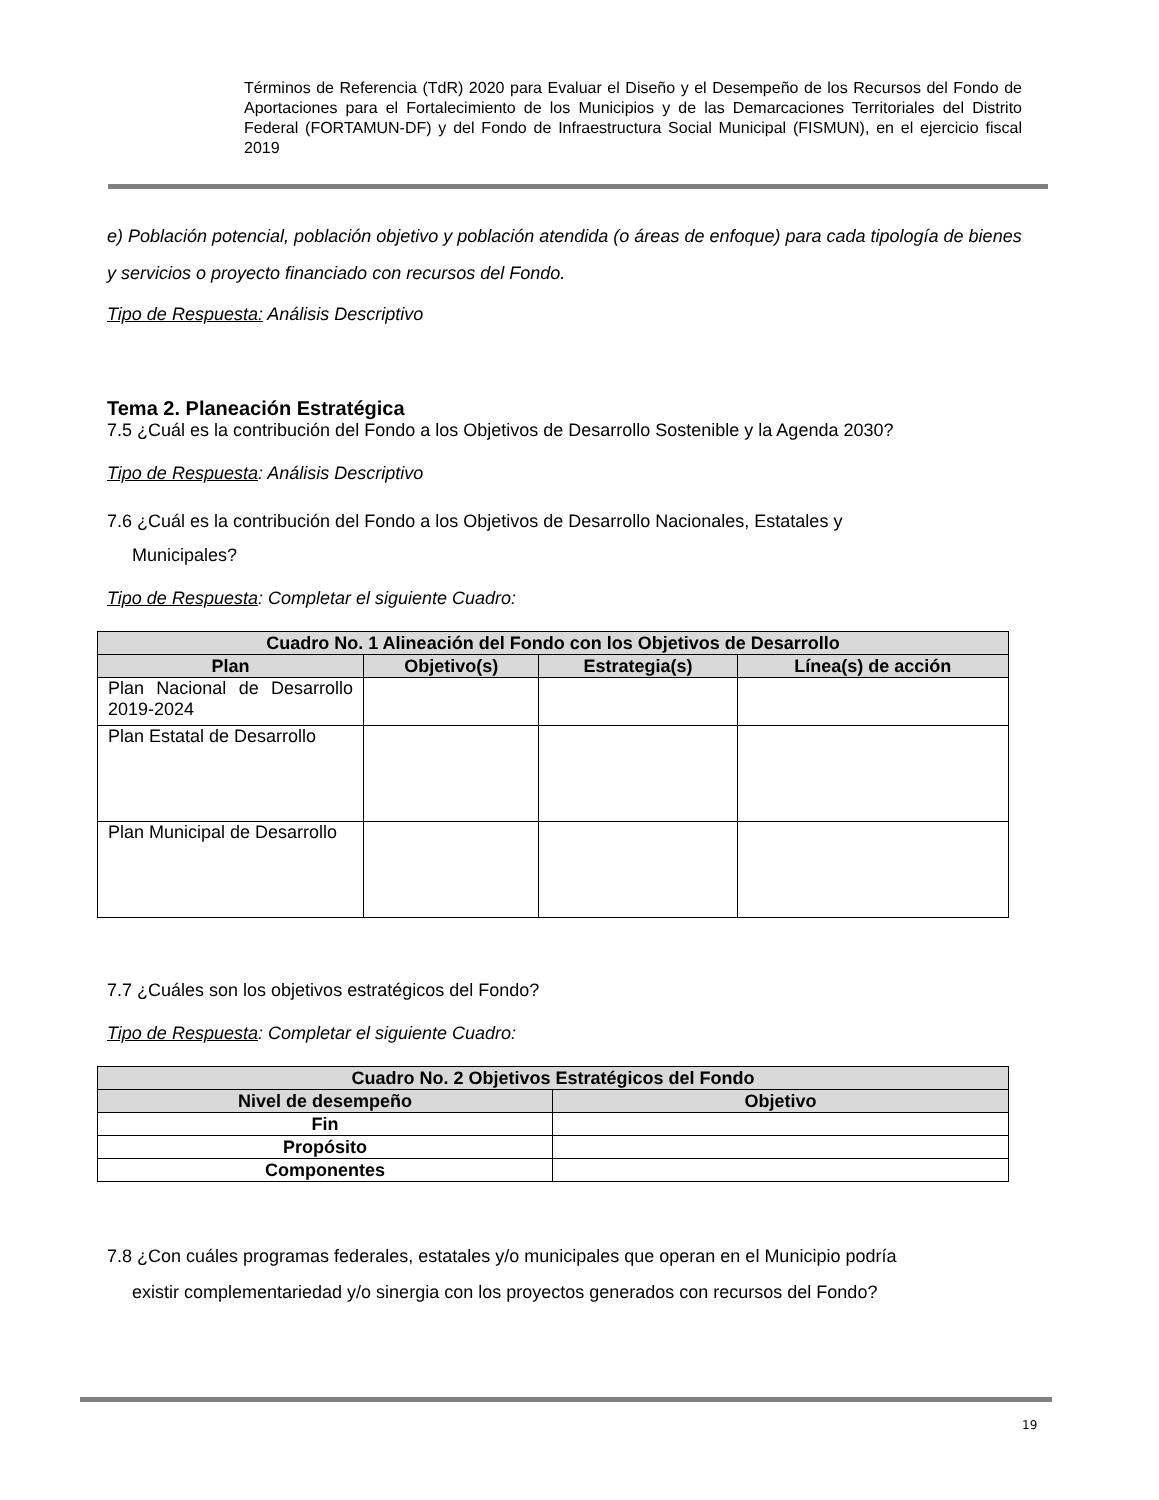Términos de Referencia (TdR) 2020 para Evaluar el Diseño y el Desempeño de los Recursos del Fondo de Aportaciones para el Fortalecimiento de los Municipios y de las Demarcaciones Territoriales del Distrito Federal (FORTAMUN-DF) y del Fondo de Infraestructura Social Municipal (FISMUN), en el ejercicio fiscal 2019
e) Población potencial, población objetivo y población atendida (o áreas de enfoque) para cada tipología de bienes y servicios o proyecto financiado con recursos del Fondo.
Tipo de Respuesta: Análisis Descriptivo
Tema 2. Planeación Estratégica
7.5 ¿Cuál es la contribución del Fondo a los Objetivos de Desarrollo Sostenible y la Agenda 2030?
Tipo de Respuesta: Análisis Descriptivo
7.6 ¿Cuál es la contribución del Fondo a los Objetivos de Desarrollo Nacionales, Estatales y
Municipales?
Tipo de Respuesta: Completar el siguiente Cuadro:
| Cuadro No. 1 Alineación del Fondo con los Objetivos de Desarrollo | | | |
| --- | --- | --- | --- |
| Plan | Objetivo(s) | Estrategia(s) | Línea(s) de acción |
| Plan Nacional de Desarrollo 2019-2024 | | | |
| Plan Estatal de Desarrollo | | | |
| Plan Municipal de Desarrollo | | | |
7.7 ¿Cuáles son los objetivos estratégicos del Fondo?
Tipo de Respuesta: Completar el siguiente Cuadro:
| Cuadro No. 2 Objetivos Estratégicos del Fondo | |
| --- | --- |
| Nivel de desempeño | Objetivo |
| Fin | |
| Propósito | |
| Componentes | |
7.8 ¿Con cuáles programas federales, estatales y/o municipales que operan en el Municipio podría
existir complementariedad y/o sinergia con los proyectos generados con recursos del Fondo?
19